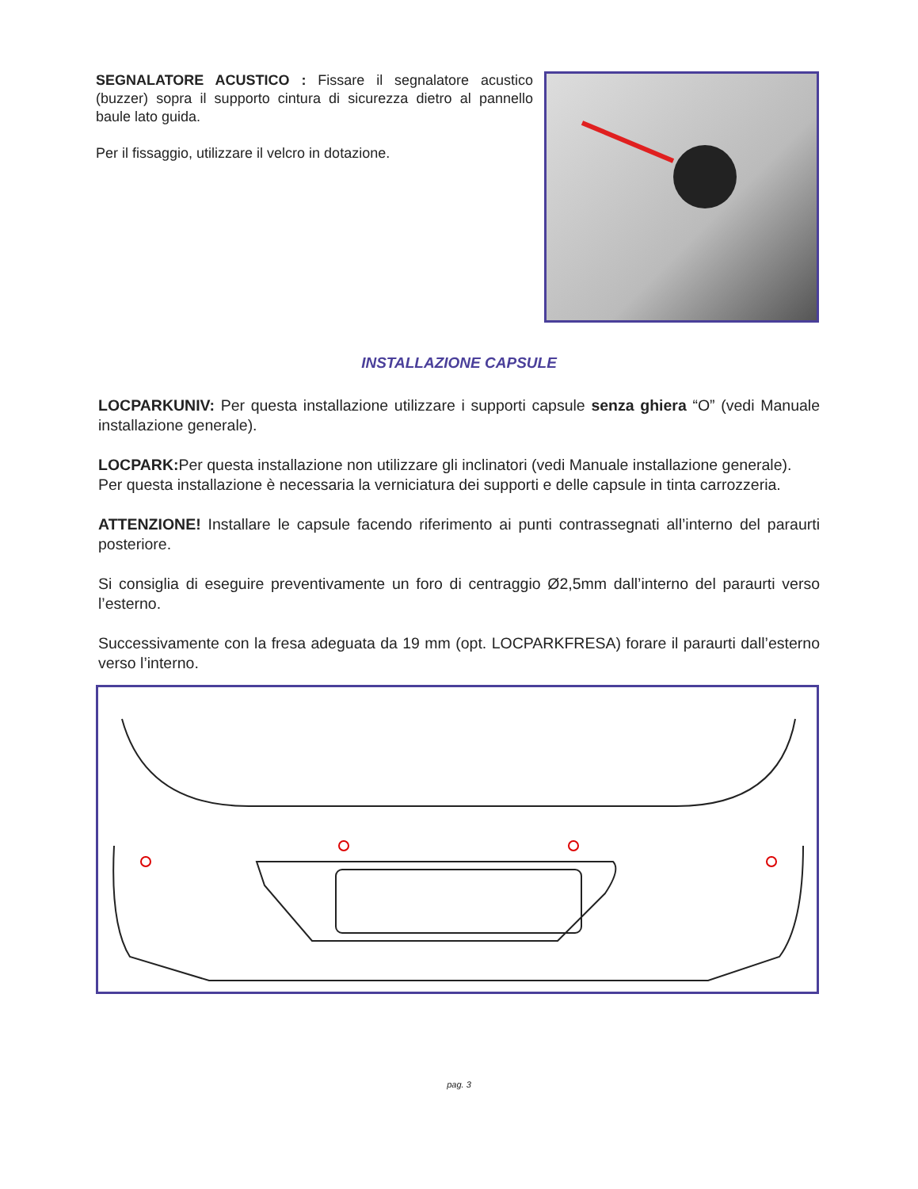SEGNALATORE ACUSTICO : Fissare il segnalatore acustico (buzzer) sopra il supporto cintura di sicurezza dietro al pannello baule lato guida.
Per il fissaggio, utilizzare il velcro in dotazione.
INSTALLAZIONE CAPSULE
LOCPARKUNIV: Per questa installazione utilizzare i supporti capsule senza ghiera “O” (vedi Manuale installazione generale).
LOCPARK: Per questa installazione non utilizzare gli inclinatori (vedi Manuale installazione generale).
Per questa installazione è necessaria la verniciatura dei supporti e delle capsule in tinta carrozzeria.
ATTENZIONE! Installare le capsule facendo riferimento ai punti contrassegnati all’interno del paraurti posteriore.
Si consiglia di eseguire preventivamente un foro di centraggio Ø2,5mm dall’interno del paraurti verso l’esterno.
Successivamente con la fresa adeguata da 19 mm (opt. LOCPARKFRESA) forare il paraurti dall’esterno verso l’interno.
pag. 3